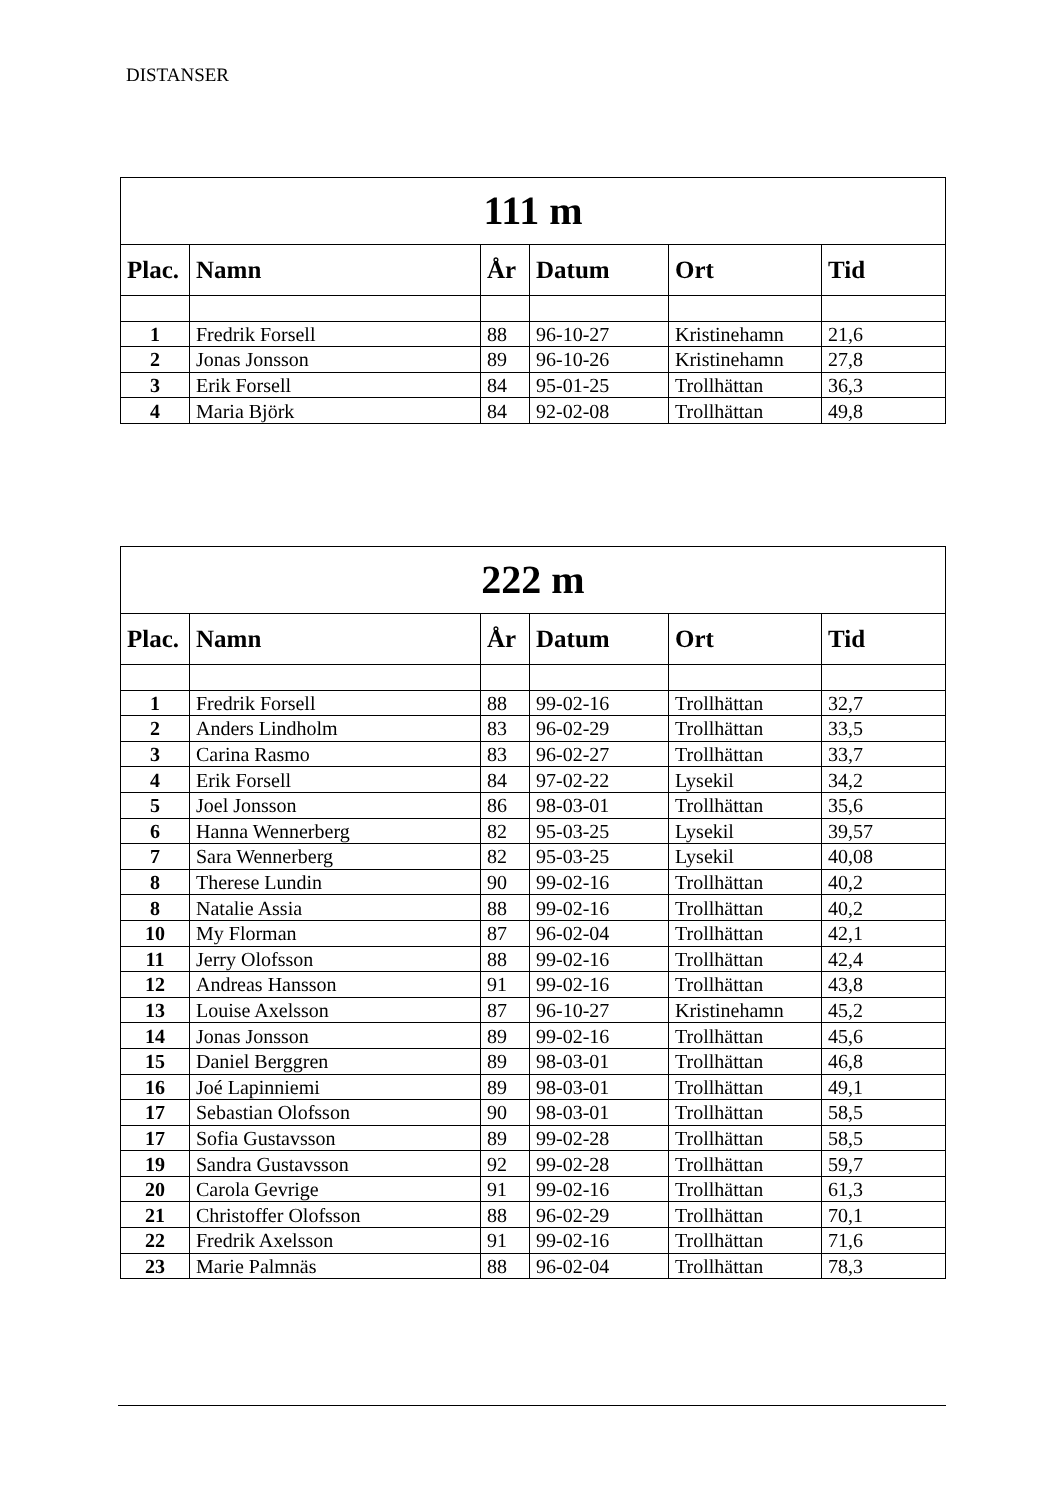DISTANSER
| 111 m | | | | | |
| --- | --- | --- | --- | --- | --- |
| Plac. | Namn | År | Datum | Ort | Tid |
| 1 | Fredrik Forsell | 88 | 96-10-27 | Kristinehamn | 21,6 |
| 2 | Jonas Jonsson | 89 | 96-10-26 | Kristinehamn | 27,8 |
| 3 | Erik Forsell | 84 | 95-01-25 | Trollhättan | 36,3 |
| 4 | Maria Björk | 84 | 92-02-08 | Trollhättan | 49,8 |
| 222 m | | | | | |
| --- | --- | --- | --- | --- | --- |
| Plac. | Namn | År | Datum | Ort | Tid |
| 1 | Fredrik Forsell | 88 | 99-02-16 | Trollhättan | 32,7 |
| 2 | Anders Lindholm | 83 | 96-02-29 | Trollhättan | 33,5 |
| 3 | Carina Rasmo | 83 | 96-02-27 | Trollhättan | 33,7 |
| 4 | Erik Forsell | 84 | 97-02-22 | Lysekil | 34,2 |
| 5 | Joel Jonsson | 86 | 98-03-01 | Trollhättan | 35,6 |
| 6 | Hanna Wennerberg | 82 | 95-03-25 | Lysekil | 39,57 |
| 7 | Sara Wennerberg | 82 | 95-03-25 | Lysekil | 40,08 |
| 8 | Therese Lundin | 90 | 99-02-16 | Trollhättan | 40,2 |
| 8 | Natalie Assia | 88 | 99-02-16 | Trollhättan | 40,2 |
| 10 | My Florman | 87 | 96-02-04 | Trollhättan | 42,1 |
| 11 | Jerry Olofsson | 88 | 99-02-16 | Trollhättan | 42,4 |
| 12 | Andreas Hansson | 91 | 99-02-16 | Trollhättan | 43,8 |
| 13 | Louise Axelsson | 87 | 96-10-27 | Kristinehamn | 45,2 |
| 14 | Jonas Jonsson | 89 | 99-02-16 | Trollhättan | 45,6 |
| 15 | Daniel Berggren | 89 | 98-03-01 | Trollhättan | 46,8 |
| 16 | Joé Lapinniemi | 89 | 98-03-01 | Trollhättan | 49,1 |
| 17 | Sebastian Olofsson | 90 | 98-03-01 | Trollhättan | 58,5 |
| 17 | Sofia Gustavsson | 89 | 99-02-28 | Trollhättan | 58,5 |
| 19 | Sandra Gustavsson | 92 | 99-02-28 | Trollhättan | 59,7 |
| 20 | Carola Gevrige | 91 | 99-02-16 | Trollhättan | 61,3 |
| 21 | Christoffer Olofsson | 88 | 96-02-29 | Trollhättan | 70,1 |
| 22 | Fredrik Axelsson | 91 | 99-02-16 | Trollhättan | 71,6 |
| 23 | Marie Palmnäs | 88 | 96-02-04 | Trollhättan | 78,3 |